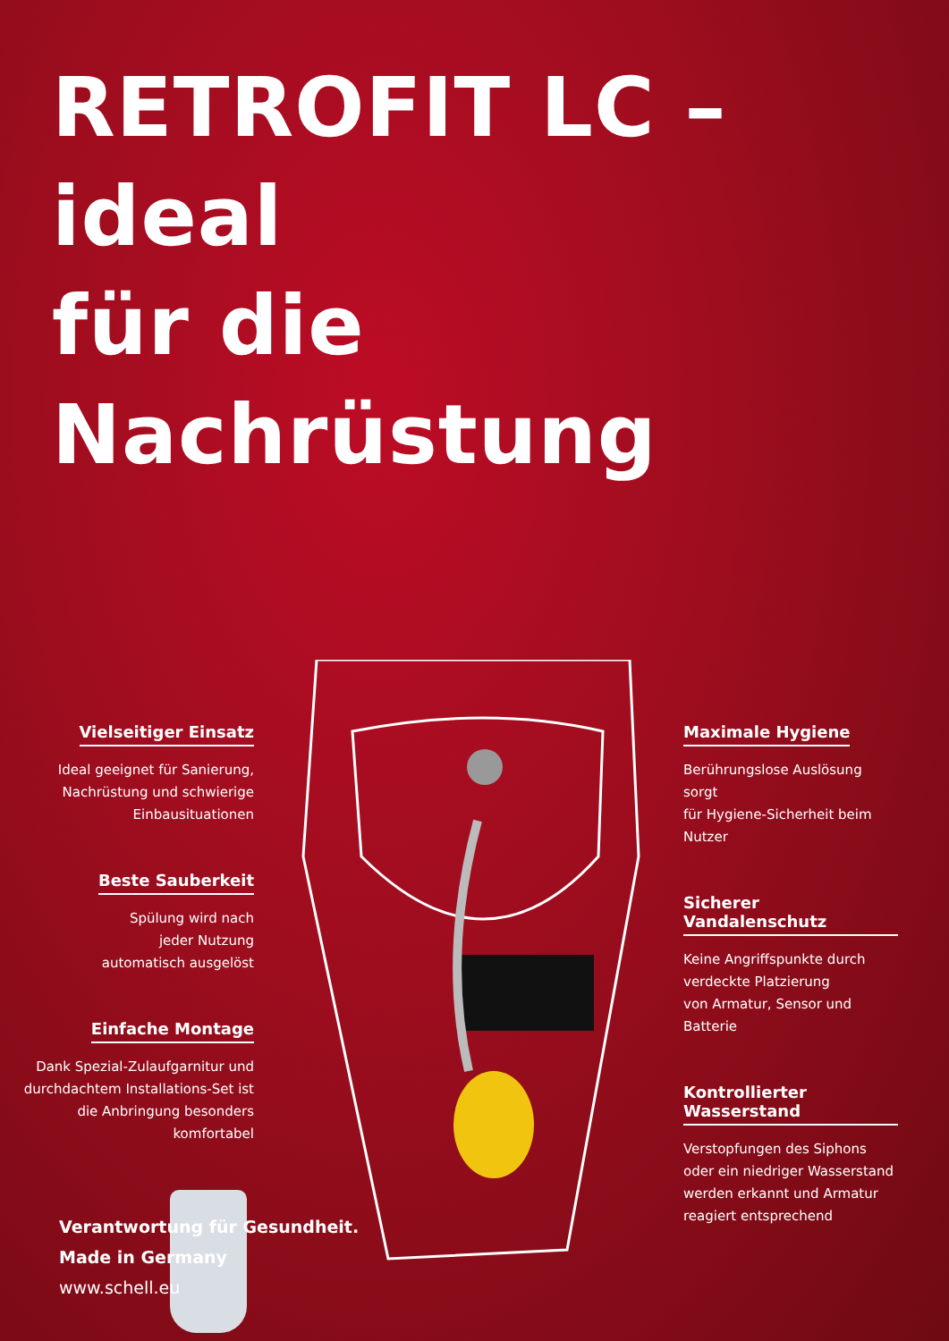RETROFIT LC – ideal
für die Nachrüstung
Vielseitiger Einsatz
Ideal geeignet für Sanierung,
Nachrüstung und schwierige
Einbausituationen
Beste Sauberkeit
Spülung wird nach
jeder Nutzung
automatisch ausgelöst
Einfache Montage
Dank Spezial-Zulaufgarnitur und
durchdachtem Installations-Set ist
die Anbringung besonders
komfortabel
Maximale Hygiene
Berührungslose Auslösung sorgt
für Hygiene-Sicherheit beim
Nutzer
Sicherer Vandalenschutz
Keine Angriffspunkte durch
verdeckte Platzierung
von Armatur, Sensor und
Batterie
Kontrollierter Wasserstand
Verstopfungen des Siphons
oder ein niedriger Wasserstand
werden erkannt und Armatur
reagiert entsprechend
Verantwortung für Gesundheit.
Made in Germany
www.schell.eu